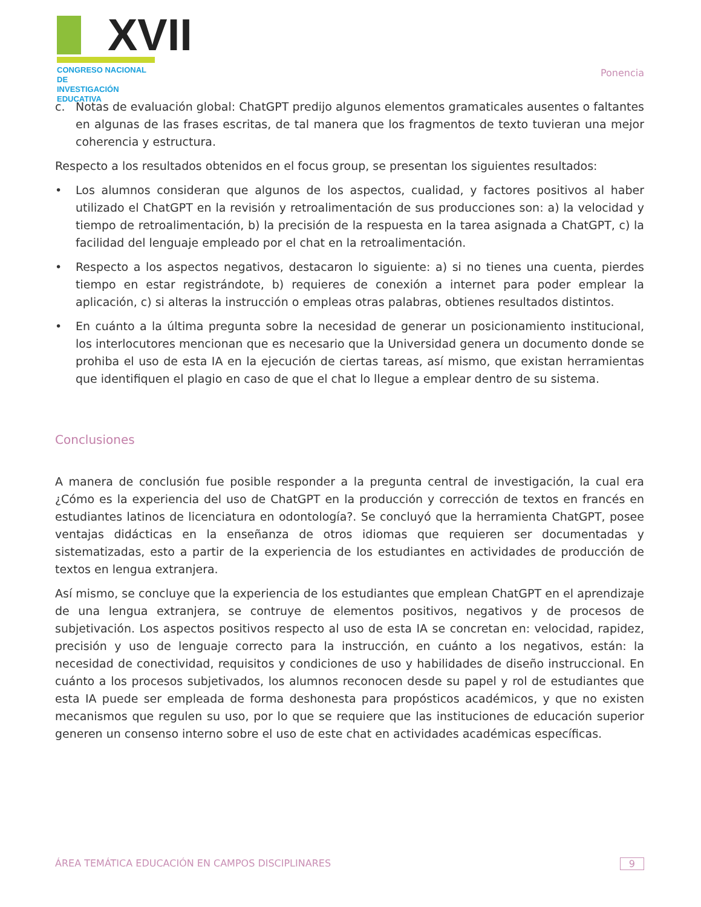XVII
CONGRESO NACIONAL DE
INVESTIGACIÓN EDUCATIVA
Ponencia
c. Notas de evaluación global: ChatGPT predijo algunos elementos gramaticales ausentes o faltantes en algunas de las frases escritas, de tal manera que los fragmentos de texto tuvieran una mejor coherencia y estructura.
Respecto a los resultados obtenidos en el focus group, se presentan los siguientes resultados:
• Los alumnos consideran que algunos de los aspectos, cualidad, y factores positivos al haber utilizado el ChatGPT en la revisión y retroalimentación de sus producciones son: a) la velocidad y tiempo de retroalimentación, b) la precisión de la respuesta en la tarea asignada a ChatGPT, c) la facilidad del lenguaje empleado por el chat en la retroalimentación.
• Respecto a los aspectos negativos, destacaron lo siguiente: a) si no tienes una cuenta, pierdes tiempo en estar registrándote, b) requieres de conexión a internet para poder emplear la aplicación, c) si alteras la instrucción o empleas otras palabras, obtienes resultados distintos.
• En cuánto a la última pregunta sobre la necesidad de generar un posicionamiento institucional, los interlocutores mencionan que es necesario que la Universidad genera un documento donde se prohiba el uso de esta IA en la ejecución de ciertas tareas, así mismo, que existan herramientas que identifiquen el plagio en caso de que el chat lo llegue a emplear dentro de su sistema.
Conclusiones
A manera de conclusión fue posible responder a la pregunta central de investigación, la cual era ¿Cómo es la experiencia del uso de ChatGPT en la producción y corrección de textos en francés en estudiantes latinos de licenciatura en odontología?. Se concluyó que la herramienta ChatGPT, posee ventajas didácticas en la enseñanza de otros idiomas que requieren ser documentadas y sistematizadas, esto a partir de la experiencia de los estudiantes en actividades de producción de textos en lengua extranjera.
Así mismo, se concluye que la experiencia de los estudiantes que emplean ChatGPT en el aprendizaje de una lengua extranjera, se contruye de elementos positivos, negativos y de procesos de subjetivación. Los aspectos positivos respecto al uso de esta IA se concretan en: velocidad, rapidez, precisión y uso de lenguaje correcto para la instrucción, en cuánto a los negativos, están: la necesidad de conectividad, requisitos y condiciones de uso y habilidades de diseño instruccional. En cuánto a los procesos subjetivados, los alumnos reconocen desde su papel y rol de estudiantes que esta IA puede ser empleada de forma deshonesta para propósticos académicos, y que no existen mecanismos que regulen su uso, por lo que se requiere que las instituciones de educación superior generen un consenso interno sobre el uso de este chat en actividades académicas específicas.
ÁREA TEMÁTICA EDUCACIÓN EN CAMPOS DISCIPLINARES 9